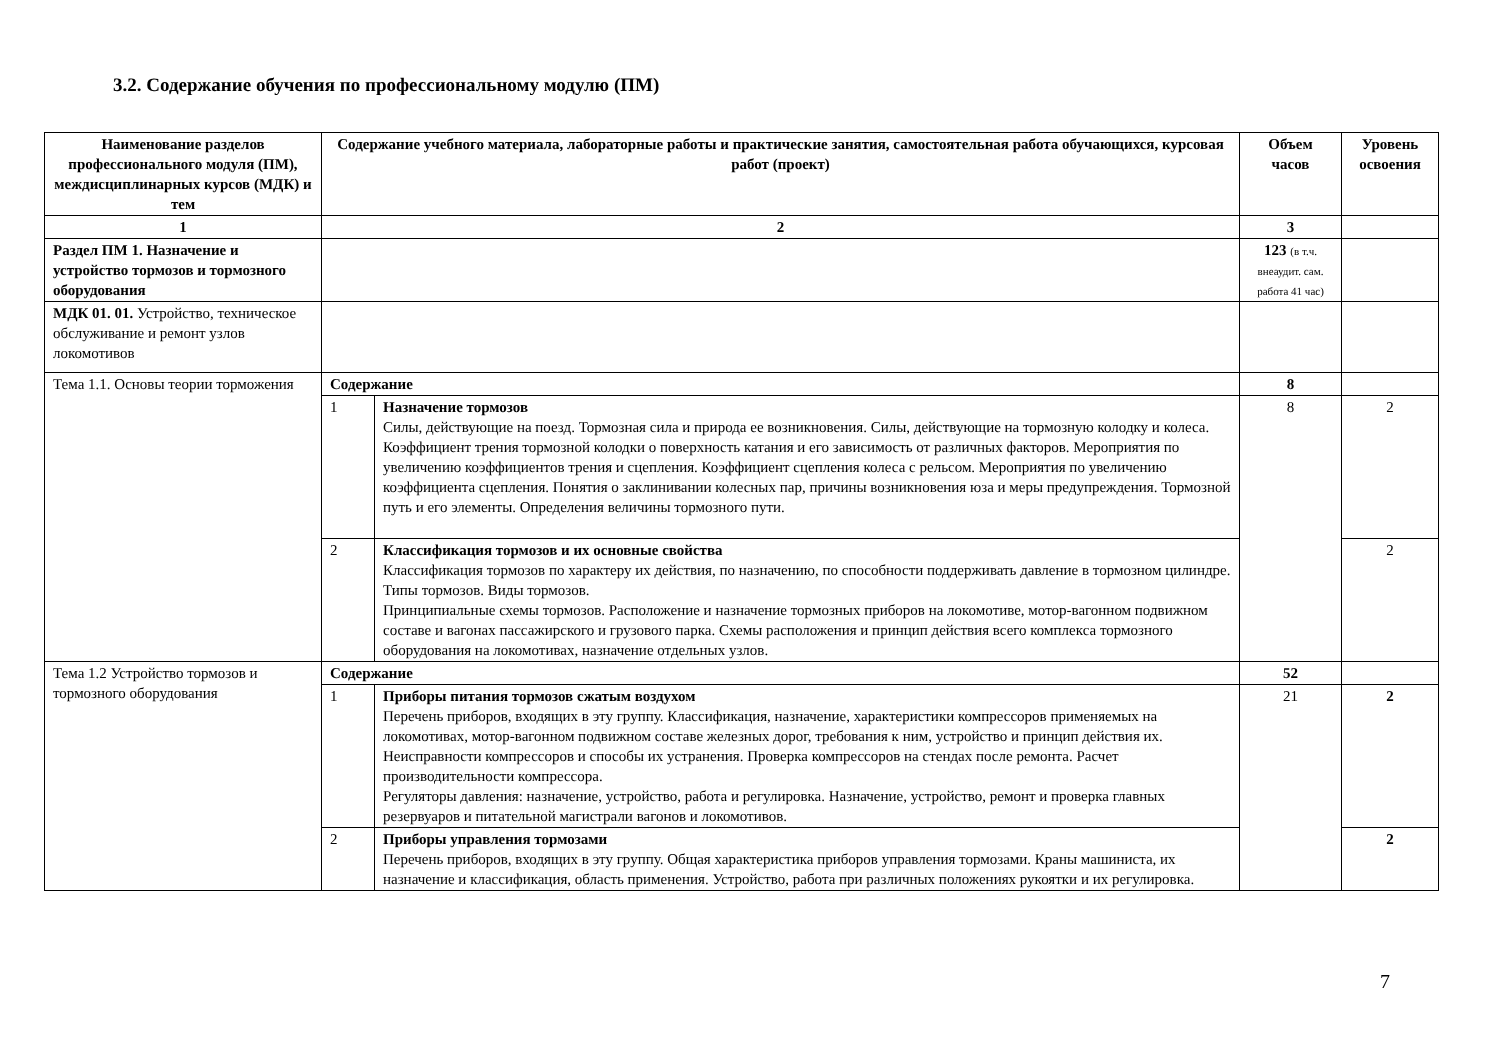3.2. Содержание обучения по профессиональному модулю (ПМ)
| Наименование разделов профессионального модуля (ПМ), междисциплинарных курсов (МДК) и тем | Содержание учебного материала, лабораторные работы и практические занятия, самостоятельная работа обучающихся, курсовая работ (проект) | | Объем часов | Уровень освоения |
| --- | --- | --- | --- | --- |
| 1 | 2 | | 3 | |
| Раздел ПМ 1. Назначение и устройство тормозов и тормозного оборудования | | | 123 (в т.ч. внеаудит. сам. работа 41 час) | |
| МДК 01. 01. Устройство, техническое обслуживание и ремонт узлов локомотивов | | | | |
| Тема 1.1. Основы теории торможения | Содержание | | 8 | |
| | 1 | Назначение тормозов Силы, действующие на поезд. Тормозная сила и природа ее возникновения. Силы, действующие на тормозную колодку и колеса. Коэффициент трения тормозной колодки о поверхность катания и его зависимость от различных факторов. Мероприятия по увеличению коэффициентов трения и сцепления. Коэффициент сцепления колеса с рельсом. Мероприятия по увеличению коэффициента сцепления. Понятия о заклинивании колесных пар, причины возникновения юза и меры предупреждения. Тормозной путь и его элементы. Определения величины тормозного пути. | 8 | 2 |
| | 2 | Классификация тормозов и их основные свойства Классификация тормозов по характеру их действия, по назначению, по способности поддерживать давление в тормозном цилиндре. Типы тормозов. Виды тормозов. Принципиальные схемы тормозов. Расположение и назначение тормозных приборов на локомотиве, мотор-вагонном подвижном составе и вагонах пассажирского и грузового парка. Схемы расположения и принцип действия всего комплекса тормозного оборудования на локомотивах, назначение отдельных узлов. | | 2 |
| Тема 1.2 Устройство тормозов и тормозного оборудования | Содержание | | 52 | |
| | 1 | Приборы питания тормозов сжатым воздухом Перечень приборов, входящих в эту группу. Классификация, назначение, характеристики компрессоров применяемых на локомотивах, мотор-вагонном подвижном составе железных дорог, требования к ним, устройство и принцип действия их. Неисправности компрессоров и способы их устранения. Проверка компрессоров на стендах после ремонта. Расчет производительности компрессора. Регуляторы давления: назначение, устройство, работа и регулировка. Назначение, устройство, ремонт и проверка главных резервуаров и питательной магистрали вагонов и локомотивов. | 21 | 2 |
| | 2 | Приборы управления тормозами Перечень приборов, входящих в эту группу. Общая характеристика приборов управления тормозами. Краны машиниста, их назначение и классификация, область применения. Устройство, работа при различных положениях рукоятки и их регулировка. | | 2 |
7